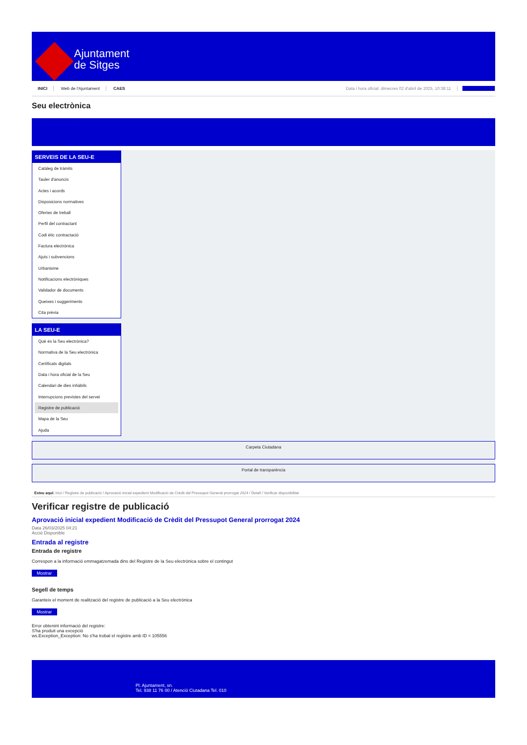Ajuntament
de Sitges
INICI Web de l'Ajuntament CAES
Data i hora oficial: dimecres 02 d'abril de 2025, 10:38:11 Directorios
Seu electrònica
Obtenir còpia autèntica
SERVEIS DE LA SEU-E
Catàleg de tràmits
Tauler d'anuncis
Actes i acords
Disposicions normatives
Ofertes de treball
Perfil del contractant
Codi ètic contractació
Factura electrònica
Ajuts i subvencions
Urbanisme
Notificacions electròniques
Validador de documents
Queixes i suggeriments
Cita prèvia
LA SEU-E
Què és la Seu electrònica?
Normativa de la Seu electrònica
Certificats digitals
Data i hora oficial de la Seu
Calendari de dies inhàbils
Interrupcions previstes del servei
Registre de publicació
Mapa de la Seu
Ajuda
Carpeta Ciutadana
Portal de transparència
Esteu aquí: Inici / Registre de publicació / Aprovació inicial expedient Modificació de Crèdit del Pressupot General prorrogat 2024 / Detall / Verificar disponibilitat
Verificar registre de publicació
Aprovació inicial expedient Modificació de Crèdit del Pressupot General prorrogat 2024
Data 26/03/2025 04:21
Acció Disponible
Entrada al registre
Entrada de registre
Correspon a la informació emmagatzemada dins del Registre de la Seu electrònica sobre el contingut
Mostrar
Segell de temps
Garanteix el moment de realització del registre de publicació a la Seu electrònica
Mostrar
Error obtenint informació del registre:
S'ha produit una excepció
ws.Exception_Exception: No s'ha trobat el registre amb ID = 105556
Pl. Ajuntament, sn.
Tel. 938 11 76 00 / Atenció Ciutadana Tel. 010